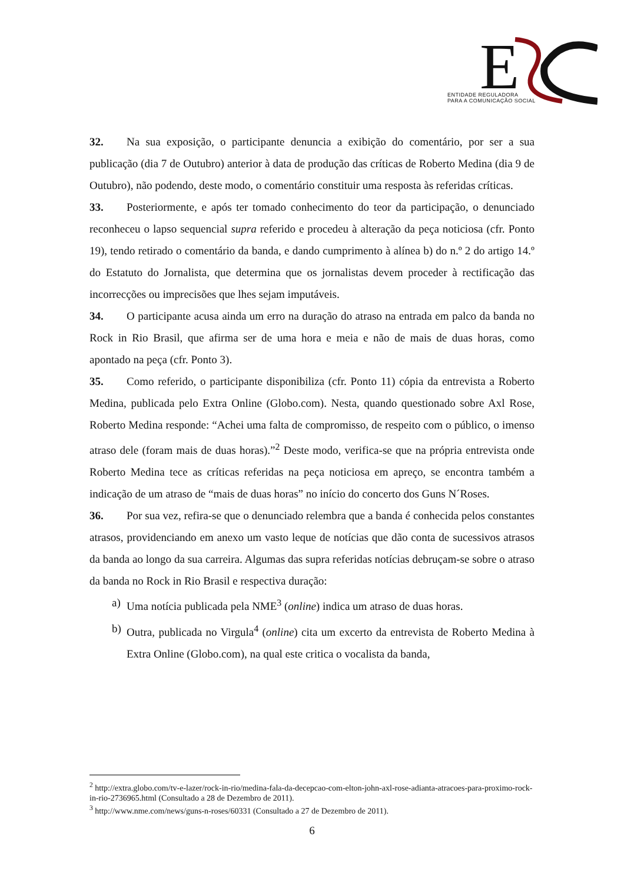E
ENTIDADE REGULADORA
PARA A COMUNICAÇÃO SOCIAL
32. Na sua exposição, o participante denuncia a exibição do comentário, por ser a sua publicação (dia 7 de Outubro) anterior à data de produção das críticas de Roberto Medina (dia 9 de Outubro), não podendo, deste modo, o comentário constituir uma resposta às referidas críticas.
33. Posteriormente, e após ter tomado conhecimento do teor da participação, o denunciado reconheceu o lapso sequencial supra referido e procedeu à alteração da peça noticiosa (cfr. Ponto 19), tendo retirado o comentário da banda, e dando cumprimento à alínea b) do n.º 2 do artigo 14.º do Estatuto do Jornalista, que determina que os jornalistas devem proceder à rectificação das incorrecções ou imprecisões que lhes sejam imputáveis.
34. O participante acusa ainda um erro na duração do atraso na entrada em palco da banda no Rock in Rio Brasil, que afirma ser de uma hora e meia e não de mais de duas horas, como apontado na peça (cfr. Ponto 3).
35. Como referido, o participante disponibiliza (cfr. Ponto 11) cópia da entrevista a Roberto Medina, publicada pelo Extra Online (Globo.com). Nesta, quando questionado sobre Axl Rose, Roberto Medina responde: “Achei uma falta de compromisso, de respeito com o público, o imenso atraso dele (foram mais de duas horas).”<sup>2</sup> Deste modo, verifica-se que na própria entrevista onde Roberto Medina tece as críticas referidas na peça noticiosa em apreço, se encontra também a indicação de um atraso de “mais de duas horas” no início do concerto dos Guns N´Roses.
36. Por sua vez, refira-se que o denunciado relembra que a banda é conhecida pelos constantes atrasos, providenciando em anexo um vasto leque de notícias que dão conta de sucessivos atrasos da banda ao longo da sua carreira. Algumas das supra referidas notícias debruçam-se sobre o atraso da banda no Rock in Rio Brasil e respectiva duração:
a) Uma notícia publicada pela NME<sup>3</sup> (online) indica um atraso de duas horas.
b) Outra, publicada no Virgula<sup>4</sup> (online) cita um excerto da entrevista de Roberto Medina à Extra Online (Globo.com), na qual este critica o vocalista da banda,
<sup>2</sup> http://extra.globo.com/tv-e-lazer/rock-in-rio/medina-fala-da-decepcao-com-elton-john-axl-rose-adianta-atracoes-para-proximo-rock-in-rio-2736965.html (Consultado a 28 de Dezembro de 2011).
<sup>3</sup> http://www.nme.com/news/guns-n-roses/60331 (Consultado a 27 de Dezembro de 2011).
6